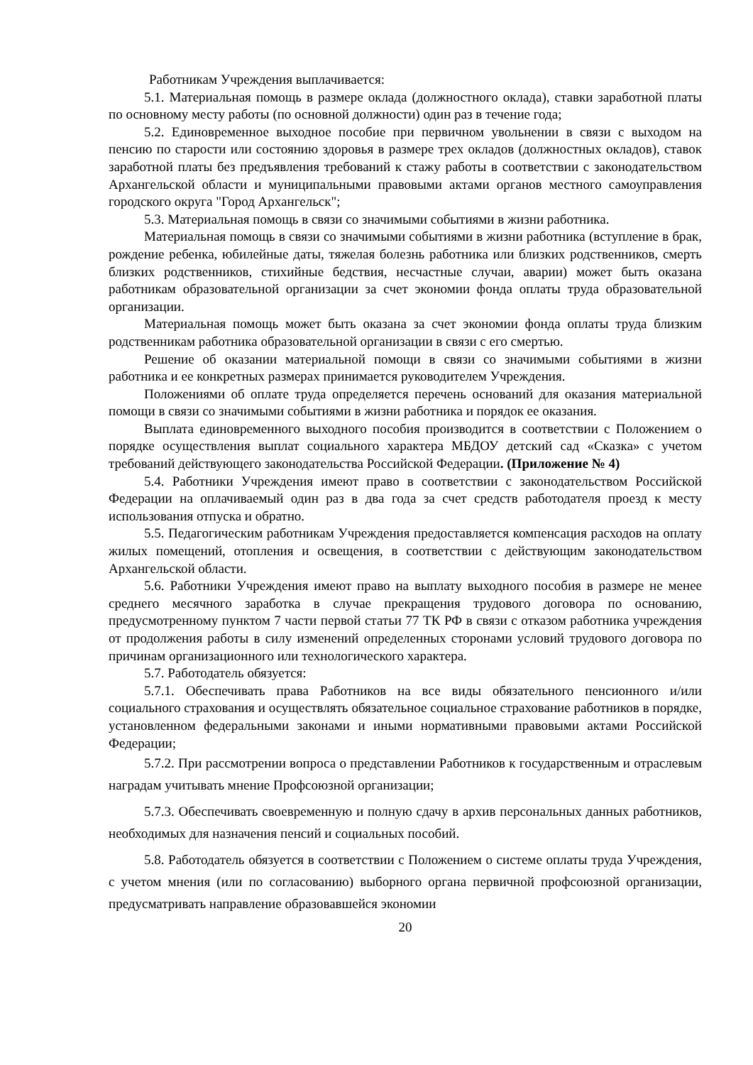Работникам Учреждения выплачивается:
5.1. Материальная помощь в размере оклада (должностного оклада), ставки заработной платы по основному месту работы (по основной должности) один раз в течение года;
5.2. Единовременное выходное пособие при первичном увольнении в связи с выходом на пенсию по старости или состоянию здоровья в размере трех окладов (должностных окладов), ставок заработной платы без предъявления требований к стажу работы в соответствии с законодательством Архангельской области и муниципальными правовыми актами органов местного самоуправления городского округа "Город Архангельск";
5.3. Материальная помощь в связи со значимыми событиями в жизни работника.
Материальная помощь в связи со значимыми событиями в жизни работника (вступление в брак, рождение ребенка, юбилейные даты, тяжелая болезнь работника или близких родственников, смерть близких родственников, стихийные бедствия, несчастные случаи, аварии) может быть оказана работникам образовательной организации за счет экономии фонда оплаты труда образовательной организации.
Материальная помощь может быть оказана за счет экономии фонда оплаты труда близким родственникам работника образовательной организации в связи с его смертью.
Решение об оказании материальной помощи в связи со значимыми событиями в жизни работника и ее конкретных размерах принимается руководителем Учреждения.
Положениями об оплате труда определяется перечень оснований для оказания материальной помощи в связи со значимыми событиями в жизни работника и порядок ее оказания.
Выплата единовременного выходного пособия производится в соответствии с Положением о порядке осуществления выплат социального характера МБДОУ детский сад «Сказка» с учетом требований действующего законодательства Российской Федерации. (Приложение № 4)
5.4. Работники Учреждения имеют право в соответствии с законодательством Российской Федерации на оплачиваемый один раз в два года за счет средств работодателя проезд к месту использования отпуска и обратно.
5.5. Педагогическим работникам Учреждения предоставляется компенсация расходов на оплату жилых помещений, отопления и освещения, в соответствии с действующим законодательством Архангельской области.
5.6. Работники Учреждения имеют право на выплату выходного пособия в размере не менее среднего месячного заработка в случае прекращения трудового договора по основанию, предусмотренному пунктом 7 части первой статьи 77 ТК РФ в связи с отказом работника учреждения от продолжения работы в силу изменений определенных сторонами условий трудового договора по причинам организационного или технологического характера.
5.7. Работодатель обязуется:
5.7.1. Обеспечивать права Работников на все виды обязательного пенсионного и/или социального страхования и осуществлять обязательное социальное страхование работников в порядке, установленном федеральными законами и иными нормативными правовыми актами Российской Федерации;
5.7.2. При рассмотрении вопроса о представлении Работников к государственным и отраслевым наградам учитывать мнение Профсоюзной организации;
5.7.3. Обеспечивать своевременную и полную сдачу в архив персональных данных работников, необходимых для назначения пенсий и социальных пособий.
5.8. Работодатель обязуется в соответствии с Положением о системе оплаты труда Учреждения, с учетом мнения (или по согласованию) выборного органа первичной профсоюзной организации, предусматривать направление образовавшейся экономии
20